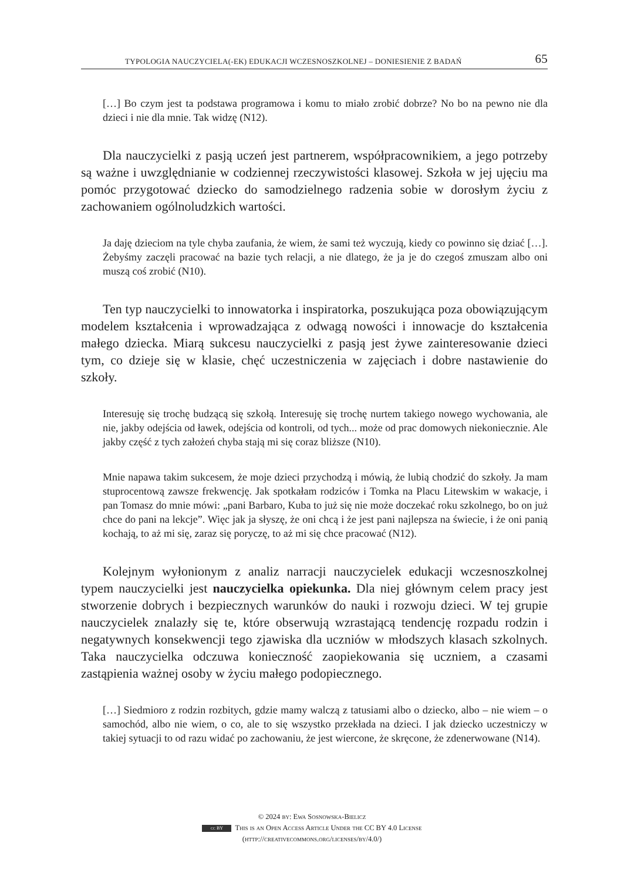TYPOLOGIA NAUCZYCIELA(-EK) EDUKACJI WCZESNOSZKOLNEJ – DONIESIENIE Z BADAŃ 65
[…] Bo czym jest ta podstawa programowa i komu to miało zrobić dobrze? No bo na pewno nie dla dzieci i nie dla mnie. Tak widzę (N12).
Dla nauczycielki z pasją uczeń jest partnerem, współpracownikiem, a jego potrzeby są ważne i uwzględnianie w codziennej rzeczywistości klasowej. Szkoła w jej ujęciu ma pomóc przygotować dziecko do samodzielnego radzenia sobie w dorosłym życiu z zachowaniem ogólnoludzkich wartości.
Ja daję dzieciom na tyle chyba zaufania, że wiem, że sami też wyczują, kiedy co powinno się dziać […]. Żebyśmy zaczęli pracować na bazie tych relacji, a nie dlatego, że ja je do czegoś zmuszam albo oni muszą coś zrobić (N10).
Ten typ nauczycielki to innowatorka i inspiratorka, poszukująca poza obowiązującym modelem kształcenia i wprowadzająca z odwagą nowości i innowacje do kształcenia małego dziecka. Miarą sukcesu nauczycielki z pasją jest żywe zainteresowanie dzieci tym, co dzieje się w klasie, chęć uczestniczenia w zajęciach i dobre nastawienie do szkoły.
Interesuję się trochę budzącą się szkołą. Interesuję się trochę nurtem takiego nowego wychowania, ale nie, jakby odejścia od ławek, odejścia od kontroli, od tych... może od prac domowych niekoniecznie. Ale jakby część z tych założeń chyba stają mi się coraz bliższe (N10).
Mnie napawa takim sukcesem, że moje dzieci przychodzą i mówią, że lubią chodzić do szkoły. Ja mam stuprocentową zawsze frekwencję. Jak spotkałam rodziców i Tomka na Placu Litewskim w wakacje, i pan Tomasz do mnie mówi: „pani Barbaro, Kuba to już się nie może doczekać roku szkolnego, bo on już chce do pani na lekcje”. Więc jak ja słyszę, że oni chcą i że jest pani najlepsza na świecie, i że oni panią kochają, to aż mi się, zaraz się poryczę, to aż mi się chce pracować (N12).
Kolejnym wyłonionym z analiz narracji nauczycielek edukacji wczesnoszkolnej typem nauczycielki jest nauczycielka opiekunka. Dla niej głównym celem pracy jest stworzenie dobrych i bezpiecznych warunków do nauki i rozwoju dzieci. W tej grupie nauczycielek znalazły się te, które obserwują wzrastającą tendencję rozpadu rodzin i negatywnych konsekwencji tego zjawiska dla uczniów w młodszych klasach szkolnych. Taka nauczycielka odczuwa konieczność zaopiekowania się uczniem, a czasami zastąpienia ważnej osoby w życiu małego podopiecznego.
[…] Siedmioro z rodzin rozbitych, gdzie mamy walczą z tatusiami albo o dziecko, albo – nie wiem – o samochód, albo nie wiem, o co, ale to się wszystko przekłada na dzieci. I jak dziecko uczestniczy w takiej sytuacji to od razu widać po zachowaniu, że jest wiercone, że skręcone, że zdenerwowane (N14).
© 2024 by: Ewa Sosnowska-Bielicz
cc BY This is an Open Access Article Under the CC BY 4.0 License
(http://creativecommons.org/licenses/by/4.0/)